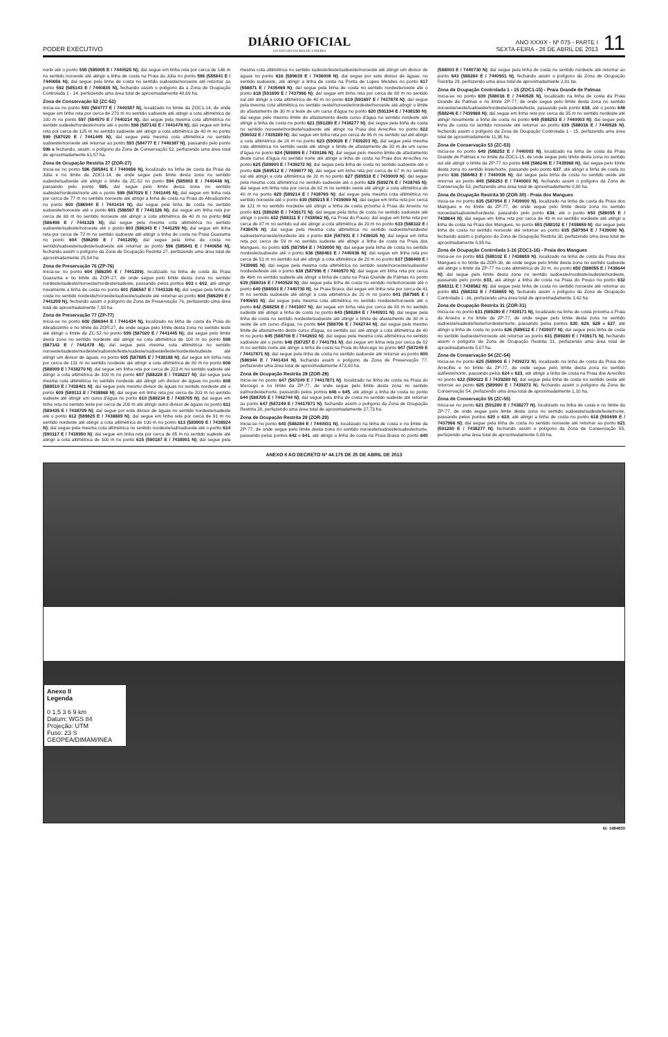PODER EXECUTIVO
DIÁRIO OFICIAL
DO ESTADO DO RIO DE JANEIRO
ANO XXXIX - Nº 075 - PARTE I
SEXTA-FEIRA - 26 DE ABRIL DE 2013
11
norte até o ponto 595 (585905 E / 7440525 N); daí segue em linha reta por cerca de 146 m no sentido noroeste até atingir a linha de costa na Praia da Júlia no ponto 596 (585841 E / 7440656 N); daí segue pela linha de costa no sentido sudoeste/noroeste até retornar ao ponto 592 (585143 E / 7440835 N), fechando assim o polígono da a Zona de Ocupação Controlada 1 - 14, perfazendo uma área total de aproximadamente 48,69 ha.
Zona de Conservação 52 (ZC-52)
Inicia-se no ponto 593 (584777 E / 7440387 N), localizado no limite da ZOC1-14, de onde segue em linha reta por cerca de 270 m no sentido sudoeste até atingir a cota altimétrica de 100 m no ponto 597 (584570 E / 7440214 N); daí segue pela mesma cota altimétrica no sentido sudeste/nordeste/norte até o ponto 598 (587142 E / 7441478 N); daí segue em linha reta por cerca de 125 m no sentido sudoeste até atingir a cota altimétrica de 40 m no ponto 599 (587020 E / 7441445 N); daí segue pela mesma cota altimétrica no sentido sudoeste/noroeste até retornar ao ponto 593 (584777 E / 7440387 N), passando pelo ponto 596 e fechando, assim, o polígono da Zona de Conservação 52, perfazendo uma área total de aproximadamente 61,57 ha.
Zona de Ocupação Restrita 27 (ZOR-27)
Inicia-se no ponto 596 (585841 E / 7440656 N), localizado na linha de costa da Praia da Júlia e no limite da ZOC1-14, de onde segue pelo limite desta zona no sentido sudeste/sudoeste até atingir o limite da ZC-52 no ponto 594 (585903 E / 7440448 N), passando pelo ponto 595; daí segue pelo limite desta zona no sentido sudeste/nordeste/norte até o ponto 599 (587020 E / 7441445 N); daí segue em linha reta por cerca de 77 m no sentido noroeste até atingir a linha de costa na Praia do Abraãozinho no ponto 600 (586944 E / 7441434 N); daí segue pela linha de costa no sentido sudoeste/noroeste até o ponto 601 (586567 E / 7441326 N); daí segue em linha reta por cerca de 69 m no sentido noroeste até atingir a cota altimétrica de 40 m no ponto 602 (586498 E / 7441329 N); daí segue pela mesma cota altimétrica no sentido sudoeste/sudeste/noroeste até o ponto 603 (586343 E / 7441259 N); daí segue em linha reta por cerca de 72 m no sentido sudoeste até atingir a linha de costa na Praia Guaxuma no ponto 604 (586290 E / 7441209); daí segue pela linha de costa no sentido/sudoeste/sudeste/sudoeste até retornar ao ponto 596 (585841 E / 7440656 N), fechando assim o polígono da Zona de Ocupação Restrita 27, perfazendo uma área total de aproximadamente 25,54 ha.
Zona de Preservação 76 (ZP-76)
Inicia-se no ponto 604 (586290 E / 7441209), localizado na linha de costa da Praia Guaxuma e no limite da ZOR-27, de onde segue pelo limite desta zona no sentido nordeste/sudeste/noroeste/nordeste/sudeste, passando pelos pontos 603 e 602, até atingir novamente a linha de costa no ponto 601 (586567 E / 7441326 N); daí segue pela linha de costa no sentido nordeste/noroeste/sudoeste/sudeste até retornar ao ponto 604 (586290 E / 7441209 N), fechando assim o polígono da Zona de Preservação 76, perfazendo uma área total de aproximadamente 7,88 ha.
Zona de Preservação 77 (ZP-77)
Inicia-se no ponto 600 (586944 E / 7441434 N), localizado na linha de costa da Praia do Abraãozinho e no limite da ZOR-27, de onde segue pelo limite desta zona no sentido leste até atingir o limite da ZC-52 no ponto 599 (587020 E / 7441445 N); daí segue pelo limite desta zona no sentido nordeste até atingir na cota altimétrica de 100 m no ponto 598 (587142 E / 7441478 N); daí segue pela mesma cota altimétrica no sentido noroeste/sudeste/nordeste/sudoeste/leste/sudeste/sudoeste/leste/nordeste/sudeste até atingir um divisor de águas, no ponto 605 (587885 E / 7438188 N); daí segue em linha reta por cerca de 131 m no sentido nordeste até atingir a cota altimétrica de 80 m no ponto 606 (588009 E / 7438270 N); daí segue em linha reta por cerca de 223 m no sentido sudeste até atingir a cota altimétrica de 100 m no ponto 607 (588228 E / 7438227 N); daí segue pela mesma cota altimétrica no sentido nordeste até atingir um divisor de águas no ponto 608 (588510 E / 7438401 N); daí segue pelo mesmo divisor de águas no sentido nordeste até o ponto 609 (589113 E / 7438868 N); daí segue em linha reta por cerca de 203 m no sentido sudeste até atingir um curso d'água no ponto 610 (589234 E / 7438705 N); daí segue em linha reta no sentido leste por cerca de 200 m até atingir outro divisor de águas no ponto 611 (589435 E / 7438709 N); daí segue por este divisor de águas no sentido nordeste/sudeste até o ponto 612 (589825 E / 7438889 N); daí segue em linha reta por cerca de 91 m no sentido nordeste até atingir a cota altimétrica de 100 m no ponto 613 (589909 E / 7438924 N); daí segue pela mesma cota altimétrica no sentido nordeste/sul/sudoeste até o ponto 614 (590117 E / 7438950 N); daí segue em linha reta por cerca de 85 m no sentido sudeste até atingir a cota altimétrica de 100 m no ponto 615 (590187 E / 7438901 N); daí segue pela mesma cota altimétrica no sentido sudeste/leste/sudoeste/noroeste até atingir um divisor de águas no ponto 616 (589639 E / 7436008 N); daí segue por este divisor de águas, no sentido sudoeste, até atingir a linha de costa na Ponta de Lopes Mendes no ponto 617 (568871 E / 7435469 N); daí segue pela linha de costa no sentido nordeste/oeste até o ponto 618 (591699 E / 7437966 N); daí segue em linha reta por cerca de 88 m no sentido sul até atingir a cota altimétrica de 40 m no ponto 619 (591697 E / 7437878 N); daí segue pela mesma cota altimétrica no sentido oeste/noroeste/nordeste/noroeste até atingir o limite do afastamento de 30 m a leste de um curso d'água no ponto 620 (591194 E / 7438150 N); daí segue pelo mesmo limite de afastamento deste curso d'água no sentido nordeste até atingir a linha de costa no ponto 621 (591280 E / 7438277 N); daí segue pela linha de costa no sentido noroeste/nordeste/sudoeste até atingir na Praia dos Arrecifes no ponto 622 (590022 E / 7439289 N); daí segue em linha reta por cerca de 86 m no sentido sul até atingir a cota altimétrica de 20 m no ponto 623 (590026 E / 7439203 N); daí segue pela mesma cota altimétrica no sentido oeste até atingir o limite de afastamento de 30 m de um curso d'água no ponto 624 (589899 E / 7439186 N); daí segue pelo mesmo limite de afastamento deste curso d'água no sentido norte até atingir a linha de costa na Praia dos Arrecifes no ponto 625 (589900 E / 7439272 N); daí segue pela linha de costa no sentido sudoeste até o ponto 626 (589512 E / 7439077 N); daí segue em linha reta por cerca de 67 m no sentido sul até atingir a cota altimétrica de 20 m no ponto 627 (589518 E / 7439009 N); daí segue pela mesma cota altimétrica no sentido sudoeste até o ponto 628 (589276 E / 7438765 N); daí segue em linha reta por cerca de 62 m no sentido oeste até atingir a cota altimétrica de 40 m no ponto 629 (589214 E / 7438769 N); daí segue pela mesma cota altimétrica no sentido noroeste até o ponto 630 (589215 E / 7439069 N); daí segue em linha reta por cerca de 121 m no sentido nordeste até atingir a linha de costa próxima à Praia da Aroeira no ponto 631 (589280 E / 7439171 N); daí segue pela linha de costa no sentido sudoeste até atingir o ponto 632 (588311 E / 7438562 N), na Praia do Pouso; daí segue em linha reta por cerca de 87 m no sentido sul até atingir a cota altimétrica de 20 m no ponto 633 (588322 E / 7438476 N); daí segue pela mesma cota altimétrica no sentido sudoeste/nordeste/ sudoeste/noroeste/nordeste até o ponto 634 (587901 E / 7439025 N); daí segue em linha reta por cerca de 59 m no sentido sudeste até atingir a linha de costa na Praia dos Mangues, no ponto 635 (587954 E / 7439000 N); daí segue pela linha de costa no sentido nordeste/sudoeste até o ponto 636 (588463 E / 7440036 N); daí segue em linha reta por cerca de 51 m no sentido sul até atingir a cota altimétrica de 20 m no ponto 637 (588469 E / 7439985 N); daí segue pela mesma cota altimétrica no sentido oeste/noroeste/sudoeste/ nordeste/leste até o ponto 638 (587996 E / 7440570 N); daí segue em linha reta por cerca de 46m no sentido sudeste até atingir a linha de costa na Praia Grande de Palmas no ponto 639 (588016 E / 7440528 N); daí segue pela linha de costa no sentido norte/noroeste até o ponto 640 (588003 E / 7440730 N), na Praia Brava; daí segue em linha reta por cerca de 41 m no sentido sudoeste até atingir a cota altimétrica de 20 m no ponto 641 (587985 E / 7440693 N); daí segue pela mesma cota altimétrica no sentido nordeste/noroeste até o ponto 642 (588258 E / 7441007 N); daí segue em linha reta por cerca de 80 m no sentido sudeste até atingir a linha de costa no ponto 643 (588284 E / 7440931 N); daí segue pela linha de costa no sentido nordeste/sudoeste até atingir o limite de afastamento de 30 m a oeste de um curso d'água, no ponto 644 (588706 E / 7442744 N); daí segue pelo mesmo limite de afastamento deste curso d'água, no sentido sul, até atingir a cota altimétrica de 40 m no ponto 645 (588706 E / 7442692 N); daí segue pela mesma cota altimétrica no sentido sudoeste até o ponto 646 (587257 E / 7441791 N); daí segue em linha reta por cerca de 82 m no sentido norte até atingir a linha de costa na Praia do Morcego no ponto 647 (587249 E / 74417871 N); daí segue pela linha de costa no sentido sudoeste até retornar ao ponto 600 (586944 E / 7441434 N), fechando assim o polígono da Zona de Preservação 77, perfazendo uma área total de aproximadamente 473,80 ha.
Zona de Ocupação Restrita 28 (ZOR-28)
Inicia-se no ponto 647 (587249 E / 74417871 N), localizado na linha de costa na Praia do Morcego e no limite da ZP-77, de onde segue pelo limite desta zona no sentido sul/nordeste/norte, passando pelos pontos 646 e 645, até atingir a linha de costa no ponto 644 (588705 E / 7442744 N); daí segue pela linha de costa no sentido sudeste até retornar ao ponto 647 (587249 E / 74417871 N), fechando assim o polígono da Zona de Ocupação Restrita 28, perfazendo uma área total de aproximadamente 27,73 ha.
Zona de Ocupação Restrita 29 (ZOR-29)
Inicia-se no ponto 643 (588284 E / 7440931 N), localizado na linha de costa e no limite da ZP-77, de onde segue pelo limite desta zona no sentido noroeste/sudoeste/sudeste/norte, passando pelos pontos 642 e 641, até atingir a linha de costa na Praia Brava no ponto 640 (588003 E / 7440730 N); daí segue pela linha de costa no sentido nordeste até retornar ao ponto 643 (588284 E / 7440931 N), fechando assim o polígono da Zona de Ocupação Restrita 29, perfazendo uma área total de aproximadamente 2,81 ha.
Zona de Ocupação Controlada 1 - 15 (ZOC1-15) - Praia Grande de Palmas
Inicia-se no ponto 639 (588016 E / 7440528 N), localizado na linha de costa da Praia Grande de Palmas e no limite ZP-77, de onde segue pelo limite desta zona no sentido noroeste/oeste/sudoeste/nordeste/sudeste/leste, passando pelo ponto 638, até o ponto 648 (588246 E / 7439968 N); daí segue em linha reta por cerca de 35 m no sentido nordeste até atingir novamente a linha de costa no ponto 649 (588253 E / 7440003 N); daí segue pela linha de costa no sentido noroeste até retornar ao ponto 639 (588016 E / 7440528 N), fechando assim o polígono da Zona de Ocupação Controlada 1 - 15, perfazendo uma área total de aproximadamente 11,95 ha.
Zona de Conservação 53 (ZC-53)
Inicia-se no ponto 649 (588253 E / 7440003 N), localizado na linha de costa da Praia Grande de Palmas e no limite da ZOC1-15, de onde segue pelo limite desta zona no sentido sul até atingir o limite da ZP-77 no ponto 648 (588246 E / 7439968 N); daí segue pelo limite desta zona no sentido leste/norte, passando pelo ponto 637, até atingir a linha de costa no ponto 636 (588463 E / 7440036 N); daí segue pela linha de costa no sentido oeste até retornar ao ponto 649 (588253 E / 7440003 N), fechando assim o polígono da Zona de Conservação 53, perfazendo uma área total de aproximadamente 0,88 ha.
Zona de Ocupação Restrita 30 (ZOR-30) - Praia dos Mangues
Inicia-se no ponto 635 (587954 E / 7439000 N), localizado na linha de costa da Praia dos Mangues e no limite da ZP-77, de onde segue pelo limite desta zona no sentido noroeste/sudoeste/nordeste, passando pelo ponto 634, até o ponto 650 (588055 E / 7438644 N); daí segue em linha reta por cerca de 49 m no sentido nordeste até atingir a linha de costa na Praia dos Mangues, no ponto 651 (588102 E / 7438659 N); daí segue pela linha de costa no sentido noroeste até retornar ao ponto 635 (587954 E / 7439000 N), fechando assim o polígono da Zona de Ocupação Restrita 30, perfazendo uma área total de aproximadamente 8,95 ha.
Zona de Ocupação Controlada 1-16 (ZOC1-16) - Praia dos Mangues
Inicia-se no ponto 651 (588102 E / 7438659 N), localizado na linha de costa da Praia dos Mangues e no limite da ZOR-30, de onde segue pelo limite desta zona no sentido sudoeste até atingir o limite da ZP-77 na cota altimétrica de 20 m, no ponto 650 (588055 E / 7438644 N); daí segue pelo limite desta zona no sentido sudoeste/nordeste/sudeste/nordeste, passando pelo ponto 633, até atingir a linha de costa na Praia do Pouso no ponto 632 (588311 E / 7438562 N); daí segue pela linha de costa no sentido noroeste até retornar ao ponto 651 (588102 E / 7438659 N), fechando assim o polígono da Zona de Ocupação Controlada 1 -16, perfazendo uma área total de aproximadamente 3,42 ha.
Zona de Ocupação Restrita 31 (ZOR-31)
Inicia-se no ponto 631 (589280 E / 7439171 N), localizado na linha de costa próxima a Praia da Aroeira e no limite da ZP-77, de onde segue pelo limite desta zona no sentido sudoeste/sudeste/leste/nordeste/norte, passando pelos pontos 630, 629, 628 e 627, até atingir a linha de costa no ponto 626 (589512 E / 7439077 N); daí segue pela linha de costa no sentido sudoeste/noroeste até retornar ao ponto 631 (589280 E / 7439171 N), fechando assim o polígono da Zona de Ocupação Restrita 31, perfazendo uma área total de aproximadamente 5,07 ha.
Zona de Conservação 54 (ZC-54)
Inicia-se no ponto 625 (589900 E / 7439272 N), localizado na linha de costa da Praia dos Arrecifes e no limite da ZP-77, de onde segue pelo limite desta zona no sentido sul/leste/norte, passando pelos 624 e 623, até atingir a linha de costa na Praia dos Arrecifes no ponto 622 (590022 E / 7439289 N); daí segue pela linha de costa no sentido oeste até retornar ao ponto 625 (589900 E / 7439272 N), fechando assim o polígono da Zona de Conservação 54, perfazendo uma área total de aproximadamente 1,10 ha.
Zona de Conservação 55 (ZC-55)
Inicia-se no ponto 621 (591280 E / 7438277 N), localizado na linha de costa e no limite da ZP-77, de onde segue pelo limite desta zona no sentido sudoeste/sudeste/leste/norte, passando pelos pontos 620 e 619, até atingir a linha de costa no ponto 618 (591699 E / 7437966 N); daí segue pela linha de costa no sentido noroeste até retornar ao ponto 621 (591280 E / 7438277 N), fechando assim o polígono da Zona de Conservação 55, perfazendo uma área total de aproximadamente 8,88 ha.
ANEXO II AO DECRETO Nº 44.175 DE 25 DE ABRIL DE 2013
Anexo II
Legenda
0 1,5 3 6 9 km
Datum: WGS 84
Projeção: UTM
Fuso: 23 S
GEOPEA/DIMAM/INEA
Id: 1484630